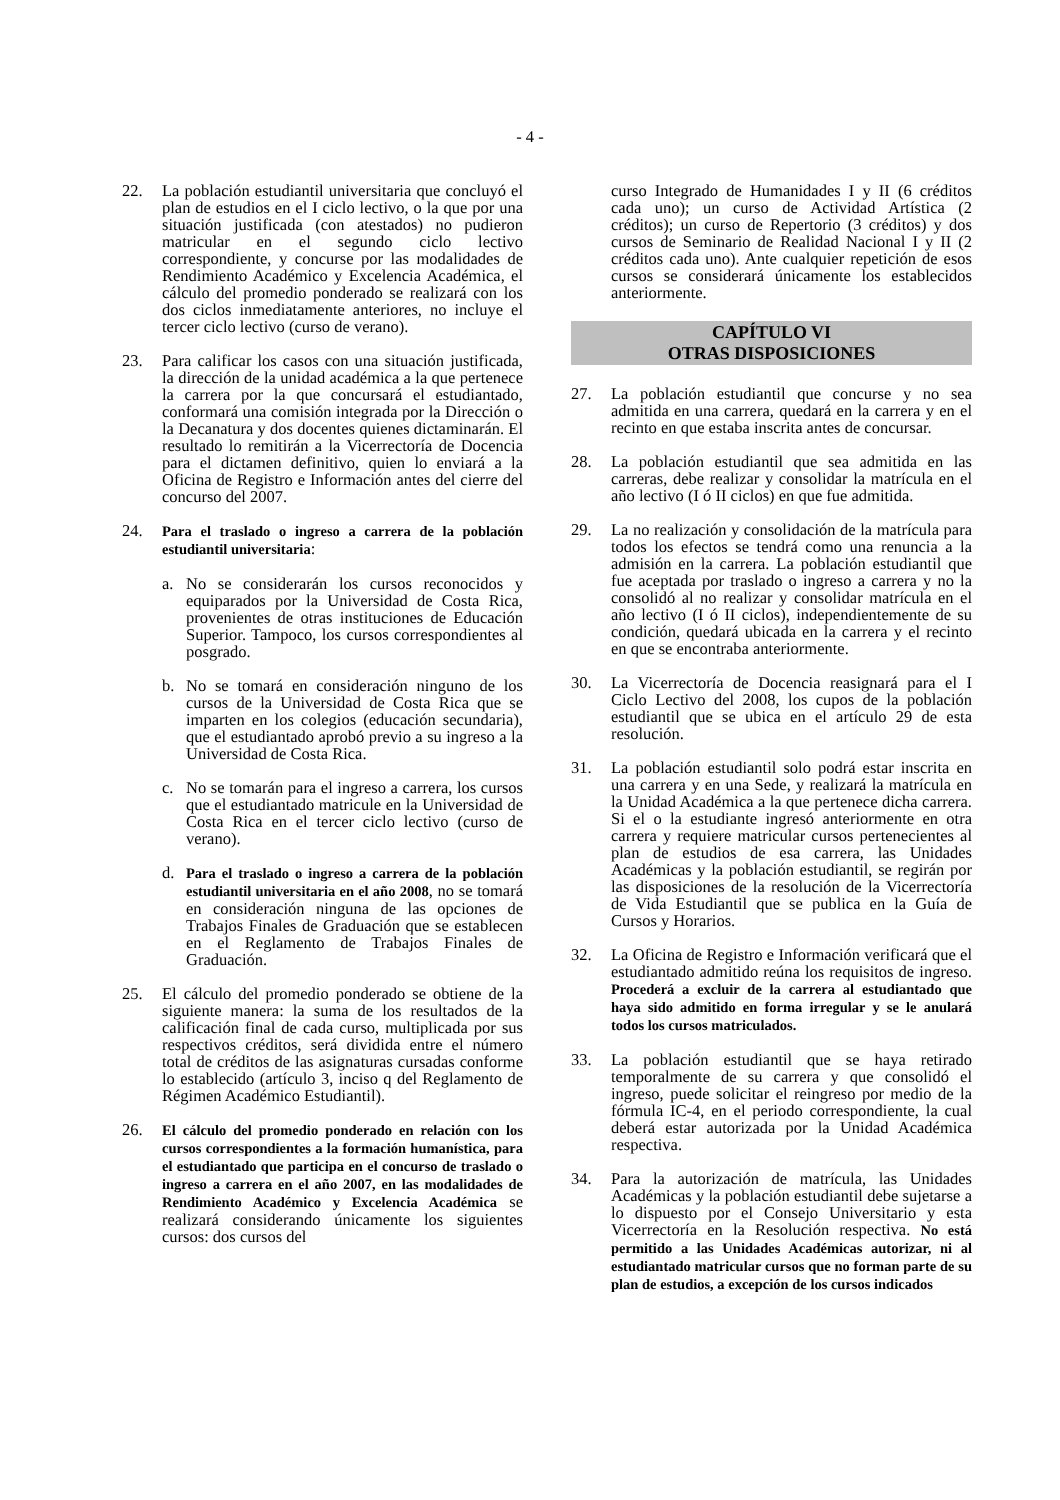- 4 -
22. La población estudiantil universitaria que concluyó el plan de estudios en el I ciclo lectivo, o la que por una situación justificada (con atestados) no pudieron matricular en el segundo ciclo lectivo correspondiente, y concurse por las modalidades de Rendimiento Académico y Excelencia Académica, el cálculo del promedio ponderado se realizará con los dos ciclos inmediatamente anteriores, no incluye el tercer ciclo lectivo (curso de verano).
23. Para calificar los casos con una situación justificada, la dirección de la unidad académica a la que pertenece la carrera por la que concursará el estudiantado, conformará una comisión integrada por la Dirección o la Decanatura y dos docentes quienes dictaminarán. El resultado lo remitirán a la Vicerrectoría de Docencia para el dictamen definitivo, quien lo enviará a la Oficina de Registro e Información antes del cierre del concurso del 2007.
24. Para el traslado o ingreso a carrera de la población estudiantil universitaria:
a. No se considerarán los cursos reconocidos y equiparados por la Universidad de Costa Rica, provenientes de otras instituciones de Educación Superior. Tampoco, los cursos correspondientes al posgrado.
b. No se tomará en consideración ninguno de los cursos de la Universidad de Costa Rica que se imparten en los colegios (educación secundaria), que el estudiantado aprobó previo a su ingreso a la Universidad de Costa Rica.
c. No se tomarán para el ingreso a carrera, los cursos que el estudiantado matricule en la Universidad de Costa Rica en el tercer ciclo lectivo (curso de verano).
d. Para el traslado o ingreso a carrera de la población estudiantil universitaria en el año 2008, no se tomará en consideración ninguna de las opciones de Trabajos Finales de Graduación que se establecen en el Reglamento de Trabajos Finales de Graduación.
25. El cálculo del promedio ponderado se obtiene de la siguiente manera: la suma de los resultados de la calificación final de cada curso, multiplicada por sus respectivos créditos, será dividida entre el número total de créditos de las asignaturas cursadas conforme lo establecido (artículo 3, inciso q del Reglamento de Régimen Académico Estudiantil).
26. El cálculo del promedio ponderado en relación con los cursos correspondientes a la formación humanística, para el estudiantado que participa en el concurso de traslado o ingreso a carrera en el año 2007, en las modalidades de Rendimiento Académico y Excelencia Académica se realizará considerando únicamente los siguientes cursos: dos cursos del
curso Integrado de Humanidades I y II (6 créditos cada uno); un curso de Actividad Artística (2 créditos); un curso de Repertorio (3 créditos) y dos cursos de Seminario de Realidad Nacional I y II (2 créditos cada uno). Ante cualquier repetición de esos cursos se considerará únicamente los establecidos anteriormente.
CAPÍTULO VI
OTRAS DISPOSICIONES
27. La población estudiantil que concurse y no sea admitida en una carrera, quedará en la carrera y en el recinto en que estaba inscrita antes de concursar.
28. La población estudiantil que sea admitida en las carreras, debe realizar y consolidar la matrícula en el año lectivo (I ó II ciclos) en que fue admitida.
29. La no realización y consolidación de la matrícula para todos los efectos se tendrá como una renuncia a la admisión en la carrera. La población estudiantil que fue aceptada por traslado o ingreso a carrera y no la consolidó al no realizar y consolidar matrícula en el año lectivo (I ó II ciclos), independientemente de su condición, quedará ubicada en la carrera y el recinto en que se encontraba anteriormente.
30. La Vicerrectoría de Docencia reasignará para el I Ciclo Lectivo del 2008, los cupos de la población estudiantil que se ubica en el artículo 29 de esta resolución.
31. La población estudiantil solo podrá estar inscrita en una carrera y en una Sede, y realizará la matrícula en la Unidad Académica a la que pertenece dicha carrera. Si el o la estudiante ingresó anteriormente en otra carrera y requiere matricular cursos pertenecientes al plan de estudios de esa carrera, las Unidades Académicas y la población estudiantil, se regirán por las disposiciones de la resolución de la Vicerrectoría de Vida Estudiantil que se publica en la Guía de Cursos y Horarios.
32. La Oficina de Registro e Información verificará que el estudiantado admitido reúna los requisitos de ingreso. Procederá a excluir de la carrera al estudiantado que haya sido admitido en forma irregular y se le anulará todos los cursos matriculados.
33. La población estudiantil que se haya retirado temporalmente de su carrera y que consolidó el ingreso, puede solicitar el reingreso por medio de la fórmula IC-4, en el periodo correspondiente, la cual deberá estar autorizada por la Unidad Académica respectiva.
34. Para la autorización de matrícula, las Unidades Académicas y la población estudiantil debe sujetarse a lo dispuesto por el Consejo Universitario y esta Vicerrectoría en la Resolución respectiva. No está permitido a las Unidades Académicas autorizar, ni al estudiantado matricular cursos que no forman parte de su plan de estudios, a excepción de los cursos indicados